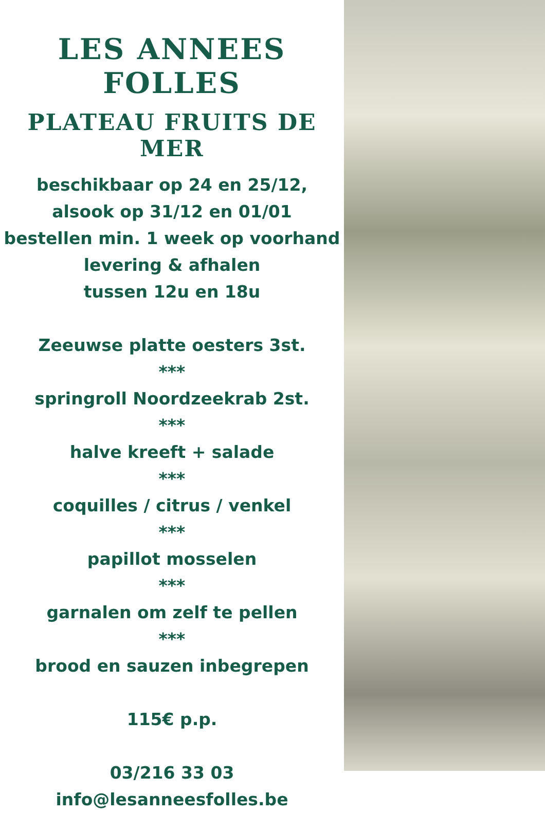LES ANNEES FOLLES
PLATEAU FRUITS DE MER
beschikbaar op 24 en 25/12,
alsook op 31/12 en 01/01
bestellen min. 1 week op voorhand
levering & afhalen
tussen 12u en 18u
Zeeuwse platte oesters 3st.
***
springroll Noordzeekrab 2st.
***
halve kreeft + salade
***
coquilles / citrus / venkel
***
papillot mosselen
***
garnalen om zelf te pellen
***
brood en sauzen inbegrepen
115€ p.p.
03/216 33 03
info@lesanneesfolles.be